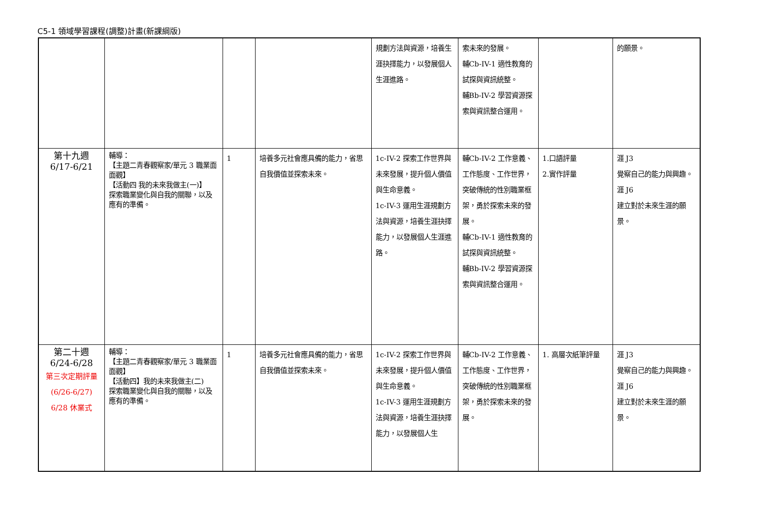C5-1 領域學習課程(調整)計畫(新課綱版)
| | | | | 規劃方法與資源，培養生涯抉擇能力，以發展個人生涯進路。 | 索未來的發展。 輔Cb-IV-1 適性教育的試探與資訊統整。 輔Bb-IV-2 學習資源探索與資訊整合運用。 | | 的願景。 |
| 第十九週 6/17-6/21 | 輔導： 【主題二青春觀察家/單元 3 職業面面觀】 【活動四 我的未來我做主(一)】 探索職業變化與自我的關聯，以及 應有的準備。 | 1 | 培養多元社會應具備的能力，省思自我價值並探索未來。 | 1c-IV-2 探索工作世界與未來發展，提升個人價值與生命意義。 1c-IV-3 運用生涯規劃方法與資源，培養生涯抉擇能力，以發展個人生涯進路。 | 輔Cb-IV-2 工作意義、工作態度、工作世界，突破傳統的性別職業框架，勇於探索未來的發展。 輔Cb-IV-1 適性教育的試探與資訊統整。 輔Bb-IV-2 學習資源探索與資訊整合運用。 | 1.口語評量 2.實作評量 | 涯 J3 覺察自己的能力與興趣。 涯 J6 建立對於未來生涯的願景。 |
| 第二十週 6/24-6/28 第三次定期評量(6/26-6/27) 6/28 休業式 | 輔導： 【主題二青春觀察家/單元 3 職業面面觀】 【活動四】我的未來我做主(二) 探索職業變化與自我的關聯，以及應有的準備。 | 1 | 培養多元社會應具備的能力，省思自我價值並探索未來。 | 1c-IV-2 探索工作世界與未來發展，提升個人價值與生命意義。 1c-IV-3 運用生涯規劃方法與資源，培養生涯抉擇能力，以發展個人生 | 輔Cb-IV-2 工作意義、工作態度、工作世界，突破傳統的性別職業框架，勇於探索未來的發展。 | 1. 高層次紙筆評量 | 涯 J3 覺察自己的能力與興趣。 涯 J6 建立對於未來生涯的願景。 |